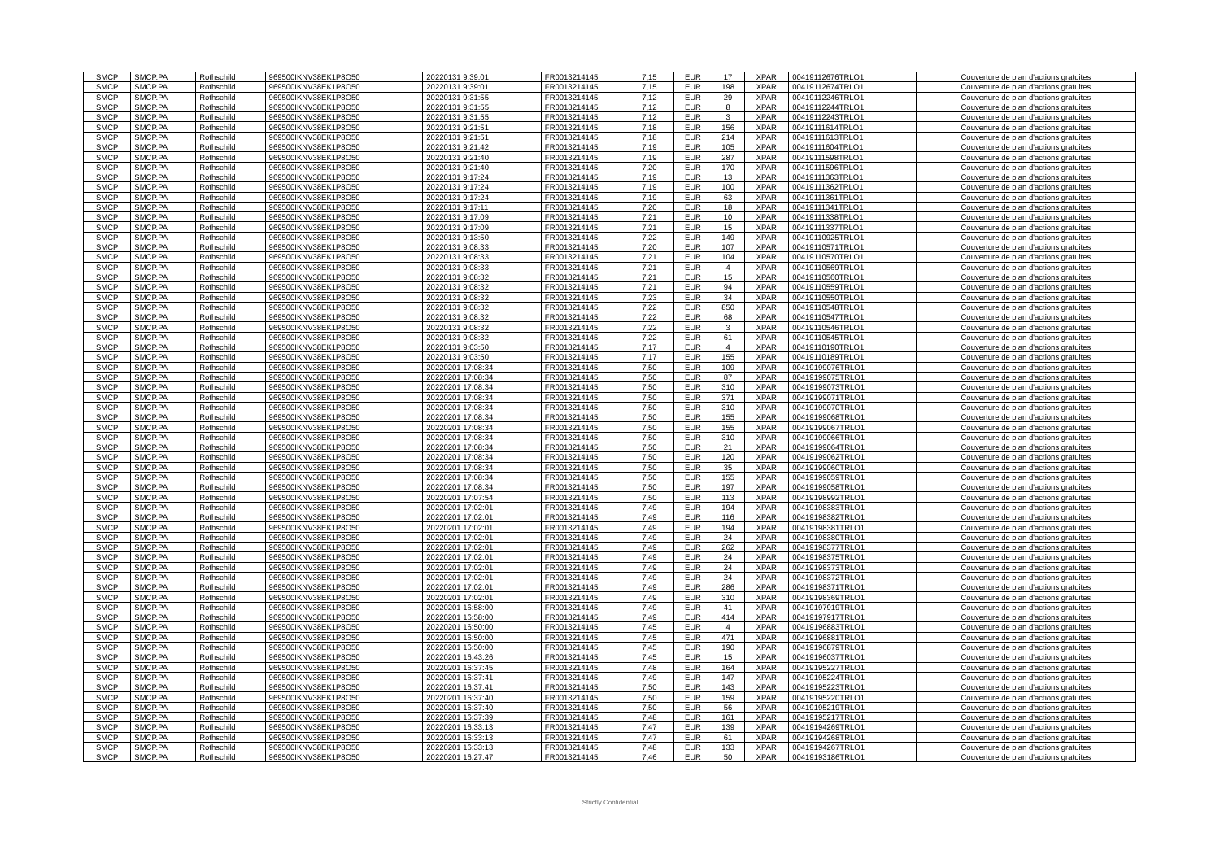| SMCP | SMCP.PA | Rothschild | 969500IKNV38EK1P8O50 | 20220131 9:39:01 | FR0013214145 | 7,15 | EUR | 17 | XPAR | 00419112676TRLO1 | Couverture de plan d'actions gratuites |
| SMCP | SMCP.PA | Rothschild | 969500IKNV38EK1P8O50 | 20220131 9:39:01 | FR0013214145 | 7,15 | EUR | 198 | XPAR | 00419112674TRLO1 | Couverture de plan d'actions gratuites |
| SMCP | SMCP.PA | Rothschild | 969500IKNV38EK1P8O50 | 20220131 9:31:55 | FR0013214145 | 7,12 | EUR | 29 | XPAR | 00419112246TRLO1 | Couverture de plan d'actions gratuites |
| SMCP | SMCP.PA | Rothschild | 969500IKNV38EK1P8O50 | 20220131 9:31:55 | FR0013214145 | 7,12 | EUR | 8 | XPAR | 00419112244TRLO1 | Couverture de plan d'actions gratuites |
| SMCP | SMCP.PA | Rothschild | 969500IKNV38EK1P8O50 | 20220131 9:31:55 | FR0013214145 | 7,12 | EUR | 3 | XPAR | 00419112243TRLO1 | Couverture de plan d'actions gratuites |
| SMCP | SMCP.PA | Rothschild | 969500IKNV38EK1P8O50 | 20220131 9:21:51 | FR0013214145 | 7,18 | EUR | 156 | XPAR | 00419111614TRLO1 | Couverture de plan d'actions gratuites |
| SMCP | SMCP.PA | Rothschild | 969500IKNV38EK1P8O50 | 20220131 9:21:51 | FR0013214145 | 7,18 | EUR | 214 | XPAR | 00419111613TRLO1 | Couverture de plan d'actions gratuites |
| SMCP | SMCP.PA | Rothschild | 969500IKNV38EK1P8O50 | 20220131 9:21:42 | FR0013214145 | 7,19 | EUR | 105 | XPAR | 00419111604TRLO1 | Couverture de plan d'actions gratuites |
| SMCP | SMCP.PA | Rothschild | 969500IKNV38EK1P8O50 | 20220131 9:21:40 | FR0013214145 | 7,19 | EUR | 287 | XPAR | 00419111598TRLO1 | Couverture de plan d'actions gratuites |
| SMCP | SMCP.PA | Rothschild | 969500IKNV38EK1P8O50 | 20220131 9:21:40 | FR0013214145 | 7,20 | EUR | 170 | XPAR | 00419111596TRLO1 | Couverture de plan d'actions gratuites |
| SMCP | SMCP.PA | Rothschild | 969500IKNV38EK1P8O50 | 20220131 9:17:24 | FR0013214145 | 7,19 | EUR | 13 | XPAR | 00419111363TRLO1 | Couverture de plan d'actions gratuites |
| SMCP | SMCP.PA | Rothschild | 969500IKNV38EK1P8O50 | 20220131 9:17:24 | FR0013214145 | 7,19 | EUR | 100 | XPAR | 00419111362TRLO1 | Couverture de plan d'actions gratuites |
| SMCP | SMCP.PA | Rothschild | 969500IKNV38EK1P8O50 | 20220131 9:17:24 | FR0013214145 | 7,19 | EUR | 63 | XPAR | 00419111361TRLO1 | Couverture de plan d'actions gratuites |
| SMCP | SMCP.PA | Rothschild | 969500IKNV38EK1P8O50 | 20220131 9:17:11 | FR0013214145 | 7,20 | EUR | 18 | XPAR | 00419111341TRLO1 | Couverture de plan d'actions gratuites |
| SMCP | SMCP.PA | Rothschild | 969500IKNV38EK1P8O50 | 20220131 9:17:09 | FR0013214145 | 7,21 | EUR | 10 | XPAR | 00419111338TRLO1 | Couverture de plan d'actions gratuites |
| SMCP | SMCP.PA | Rothschild | 969500IKNV38EK1P8O50 | 20220131 9:17:09 | FR0013214145 | 7,21 | EUR | 15 | XPAR | 00419111337TRLO1 | Couverture de plan d'actions gratuites |
| SMCP | SMCP.PA | Rothschild | 969500IKNV38EK1P8O50 | 20220131 9:13:50 | FR0013214145 | 7,22 | EUR | 149 | XPAR | 00419110925TRLO1 | Couverture de plan d'actions gratuites |
| SMCP | SMCP.PA | Rothschild | 969500IKNV38EK1P8O50 | 20220131 9:08:33 | FR0013214145 | 7,20 | EUR | 107 | XPAR | 00419110571TRLO1 | Couverture de plan d'actions gratuites |
| SMCP | SMCP.PA | Rothschild | 969500IKNV38EK1P8O50 | 20220131 9:08:33 | FR0013214145 | 7,21 | EUR | 104 | XPAR | 00419110570TRLO1 | Couverture de plan d'actions gratuites |
| SMCP | SMCP.PA | Rothschild | 969500IKNV38EK1P8O50 | 20220131 9:08:33 | FR0013214145 | 7,21 | EUR | 4 | XPAR | 00419110569TRLO1 | Couverture de plan d'actions gratuites |
| SMCP | SMCP.PA | Rothschild | 969500IKNV38EK1P8O50 | 20220131 9:08:32 | FR0013214145 | 7,21 | EUR | 15 | XPAR | 00419110560TRLO1 | Couverture de plan d'actions gratuites |
| SMCP | SMCP.PA | Rothschild | 969500IKNV38EK1P8O50 | 20220131 9:08:32 | FR0013214145 | 7,21 | EUR | 94 | XPAR | 00419110559TRLO1 | Couverture de plan d'actions gratuites |
| SMCP | SMCP.PA | Rothschild | 969500IKNV38EK1P8O50 | 20220131 9:08:32 | FR0013214145 | 7,23 | EUR | 34 | XPAR | 00419110550TRLO1 | Couverture de plan d'actions gratuites |
| SMCP | SMCP.PA | Rothschild | 969500IKNV38EK1P8O50 | 20220131 9:08:32 | FR0013214145 | 7,22 | EUR | 850 | XPAR | 00419110548TRLO1 | Couverture de plan d'actions gratuites |
| SMCP | SMCP.PA | Rothschild | 969500IKNV38EK1P8O50 | 20220131 9:08:32 | FR0013214145 | 7,22 | EUR | 68 | XPAR | 00419110547TRLO1 | Couverture de plan d'actions gratuites |
| SMCP | SMCP.PA | Rothschild | 969500IKNV38EK1P8O50 | 20220131 9:08:32 | FR0013214145 | 7,22 | EUR | 3 | XPAR | 00419110546TRLO1 | Couverture de plan d'actions gratuites |
| SMCP | SMCP.PA | Rothschild | 969500IKNV38EK1P8O50 | 20220131 9:08:32 | FR0013214145 | 7,22 | EUR | 61 | XPAR | 00419110545TRLO1 | Couverture de plan d'actions gratuites |
| SMCP | SMCP.PA | Rothschild | 969500IKNV38EK1P8O50 | 20220131 9:03:50 | FR0013214145 | 7,17 | EUR | 4 | XPAR | 00419110190TRLO1 | Couverture de plan d'actions gratuites |
| SMCP | SMCP.PA | Rothschild | 969500IKNV38EK1P8O50 | 20220131 9:03:50 | FR0013214145 | 7,17 | EUR | 155 | XPAR | 00419110189TRLO1 | Couverture de plan d'actions gratuites |
| SMCP | SMCP.PA | Rothschild | 969500IKNV38EK1P8O50 | 20220201 17:08:34 | FR0013214145 | 7,50 | EUR | 109 | XPAR | 00419199076TRLO1 | Couverture de plan d'actions gratuites |
| SMCP | SMCP.PA | Rothschild | 969500IKNV38EK1P8O50 | 20220201 17:08:34 | FR0013214145 | 7,50 | EUR | 87 | XPAR | 00419199075TRLO1 | Couverture de plan d'actions gratuites |
| SMCP | SMCP.PA | Rothschild | 969500IKNV38EK1P8O50 | 20220201 17:08:34 | FR0013214145 | 7,50 | EUR | 310 | XPAR | 00419199073TRLO1 | Couverture de plan d'actions gratuites |
| SMCP | SMCP.PA | Rothschild | 969500IKNV38EK1P8O50 | 20220201 17:08:34 | FR0013214145 | 7,50 | EUR | 371 | XPAR | 00419199071TRLO1 | Couverture de plan d'actions gratuites |
| SMCP | SMCP.PA | Rothschild | 969500IKNV38EK1P8O50 | 20220201 17:08:34 | FR0013214145 | 7,50 | EUR | 310 | XPAR | 00419199070TRLO1 | Couverture de plan d'actions gratuites |
| SMCP | SMCP.PA | Rothschild | 969500IKNV38EK1P8O50 | 20220201 17:08:34 | FR0013214145 | 7,50 | EUR | 155 | XPAR | 00419199068TRLO1 | Couverture de plan d'actions gratuites |
| SMCP | SMCP.PA | Rothschild | 969500IKNV38EK1P8O50 | 20220201 17:08:34 | FR0013214145 | 7,50 | EUR | 155 | XPAR | 00419199067TRLO1 | Couverture de plan d'actions gratuites |
| SMCP | SMCP.PA | Rothschild | 969500IKNV38EK1P8O50 | 20220201 17:08:34 | FR0013214145 | 7,50 | EUR | 310 | XPAR | 00419199066TRLO1 | Couverture de plan d'actions gratuites |
| SMCP | SMCP.PA | Rothschild | 969500IKNV38EK1P8O50 | 20220201 17:08:34 | FR0013214145 | 7,50 | EUR | 21 | XPAR | 00419199064TRLO1 | Couverture de plan d'actions gratuites |
| SMCP | SMCP.PA | Rothschild | 969500IKNV38EK1P8O50 | 20220201 17:08:34 | FR0013214145 | 7,50 | EUR | 120 | XPAR | 00419199062TRLO1 | Couverture de plan d'actions gratuites |
| SMCP | SMCP.PA | Rothschild | 969500IKNV38EK1P8O50 | 20220201 17:08:34 | FR0013214145 | 7,50 | EUR | 35 | XPAR | 00419199060TRLO1 | Couverture de plan d'actions gratuites |
| SMCP | SMCP.PA | Rothschild | 969500IKNV38EK1P8O50 | 20220201 17:08:34 | FR0013214145 | 7,50 | EUR | 155 | XPAR | 00419199059TRLO1 | Couverture de plan d'actions gratuites |
| SMCP | SMCP.PA | Rothschild | 969500IKNV38EK1P8O50 | 20220201 17:08:34 | FR0013214145 | 7,50 | EUR | 197 | XPAR | 00419199058TRLO1 | Couverture de plan d'actions gratuites |
| SMCP | SMCP.PA | Rothschild | 969500IKNV38EK1P8O50 | 20220201 17:07:54 | FR0013214145 | 7,50 | EUR | 113 | XPAR | 00419198992TRLO1 | Couverture de plan d'actions gratuites |
| SMCP | SMCP.PA | Rothschild | 969500IKNV38EK1P8O50 | 20220201 17:02:01 | FR0013214145 | 7,49 | EUR | 194 | XPAR | 00419198383TRLO1 | Couverture de plan d'actions gratuites |
| SMCP | SMCP.PA | Rothschild | 969500IKNV38EK1P8O50 | 20220201 17:02:01 | FR0013214145 | 7,49 | EUR | 116 | XPAR | 00419198382TRLO1 | Couverture de plan d'actions gratuites |
| SMCP | SMCP.PA | Rothschild | 969500IKNV38EK1P8O50 | 20220201 17:02:01 | FR0013214145 | 7,49 | EUR | 194 | XPAR | 00419198381TRLO1 | Couverture de plan d'actions gratuites |
| SMCP | SMCP.PA | Rothschild | 969500IKNV38EK1P8O50 | 20220201 17:02:01 | FR0013214145 | 7,49 | EUR | 24 | XPAR | 00419198380TRLO1 | Couverture de plan d'actions gratuites |
| SMCP | SMCP.PA | Rothschild | 969500IKNV38EK1P8O50 | 20220201 17:02:01 | FR0013214145 | 7,49 | EUR | 262 | XPAR | 00419198377TRLO1 | Couverture de plan d'actions gratuites |
| SMCP | SMCP.PA | Rothschild | 969500IKNV38EK1P8O50 | 20220201 17:02:01 | FR0013214145 | 7,49 | EUR | 24 | XPAR | 00419198375TRLO1 | Couverture de plan d'actions gratuites |
| SMCP | SMCP.PA | Rothschild | 969500IKNV38EK1P8O50 | 20220201 17:02:01 | FR0013214145 | 7,49 | EUR | 24 | XPAR | 00419198373TRLO1 | Couverture de plan d'actions gratuites |
| SMCP | SMCP.PA | Rothschild | 969500IKNV38EK1P8O50 | 20220201 17:02:01 | FR0013214145 | 7,49 | EUR | 24 | XPAR | 00419198372TRLO1 | Couverture de plan d'actions gratuites |
| SMCP | SMCP.PA | Rothschild | 969500IKNV38EK1P8O50 | 20220201 17:02:01 | FR0013214145 | 7,49 | EUR | 286 | XPAR | 00419198371TRLO1 | Couverture de plan d'actions gratuites |
| SMCP | SMCP.PA | Rothschild | 969500IKNV38EK1P8O50 | 20220201 17:02:01 | FR0013214145 | 7,49 | EUR | 310 | XPAR | 00419198369TRLO1 | Couverture de plan d'actions gratuites |
| SMCP | SMCP.PA | Rothschild | 969500IKNV38EK1P8O50 | 20220201 16:58:00 | FR0013214145 | 7,49 | EUR | 41 | XPAR | 00419197919TRLO1 | Couverture de plan d'actions gratuites |
| SMCP | SMCP.PA | Rothschild | 969500IKNV38EK1P8O50 | 20220201 16:58:00 | FR0013214145 | 7,49 | EUR | 414 | XPAR | 00419197917TRLO1 | Couverture de plan d'actions gratuites |
| SMCP | SMCP.PA | Rothschild | 969500IKNV38EK1P8O50 | 20220201 16:50:00 | FR0013214145 | 7,45 | EUR | 4 | XPAR | 00419196883TRLO1 | Couverture de plan d'actions gratuites |
| SMCP | SMCP.PA | Rothschild | 969500IKNV38EK1P8O50 | 20220201 16:50:00 | FR0013214145 | 7,45 | EUR | 471 | XPAR | 00419196881TRLO1 | Couverture de plan d'actions gratuites |
| SMCP | SMCP.PA | Rothschild | 969500IKNV38EK1P8O50 | 20220201 16:50:00 | FR0013214145 | 7,45 | EUR | 190 | XPAR | 00419196879TRLO1 | Couverture de plan d'actions gratuites |
| SMCP | SMCP.PA | Rothschild | 969500IKNV38EK1P8O50 | 20220201 16:43:26 | FR0013214145 | 7,45 | EUR | 15 | XPAR | 00419196037TRLO1 | Couverture de plan d'actions gratuites |
| SMCP | SMCP.PA | Rothschild | 969500IKNV38EK1P8O50 | 20220201 16:37:45 | FR0013214145 | 7,48 | EUR | 164 | XPAR | 00419195227TRLO1 | Couverture de plan d'actions gratuites |
| SMCP | SMCP.PA | Rothschild | 969500IKNV38EK1P8O50 | 20220201 16:37:41 | FR0013214145 | 7,49 | EUR | 147 | XPAR | 00419195224TRLO1 | Couverture de plan d'actions gratuites |
| SMCP | SMCP.PA | Rothschild | 969500IKNV38EK1P8O50 | 20220201 16:37:41 | FR0013214145 | 7,50 | EUR | 143 | XPAR | 00419195223TRLO1 | Couverture de plan d'actions gratuites |
| SMCP | SMCP.PA | Rothschild | 969500IKNV38EK1P8O50 | 20220201 16:37:40 | FR0013214145 | 7,50 | EUR | 159 | XPAR | 00419195220TRLO1 | Couverture de plan d'actions gratuites |
| SMCP | SMCP.PA | Rothschild | 969500IKNV38EK1P8O50 | 20220201 16:37:40 | FR0013214145 | 7,50 | EUR | 56 | XPAR | 00419195219TRLO1 | Couverture de plan d'actions gratuites |
| SMCP | SMCP.PA | Rothschild | 969500IKNV38EK1P8O50 | 20220201 16:37:39 | FR0013214145 | 7,48 | EUR | 161 | XPAR | 00419195217TRLO1 | Couverture de plan d'actions gratuites |
| SMCP | SMCP.PA | Rothschild | 969500IKNV38EK1P8O50 | 20220201 16:33:13 | FR0013214145 | 7,47 | EUR | 139 | XPAR | 00419194269TRLO1 | Couverture de plan d'actions gratuites |
| SMCP | SMCP.PA | Rothschild | 969500IKNV38EK1P8O50 | 20220201 16:33:13 | FR0013214145 | 7,47 | EUR | 61 | XPAR | 00419194268TRLO1 | Couverture de plan d'actions gratuites |
| SMCP | SMCP.PA | Rothschild | 969500IKNV38EK1P8O50 | 20220201 16:33:13 | FR0013214145 | 7,48 | EUR | 133 | XPAR | 00419194267TRLO1 | Couverture de plan d'actions gratuites |
| SMCP | SMCP.PA | Rothschild | 969500IKNV38EK1P8O50 | 20220201 16:27:47 | FR0013214145 | 7,46 | EUR | 50 | XPAR | 00419193186TRLO1 | Couverture de plan d'actions gratuites |
Strictly Confidential